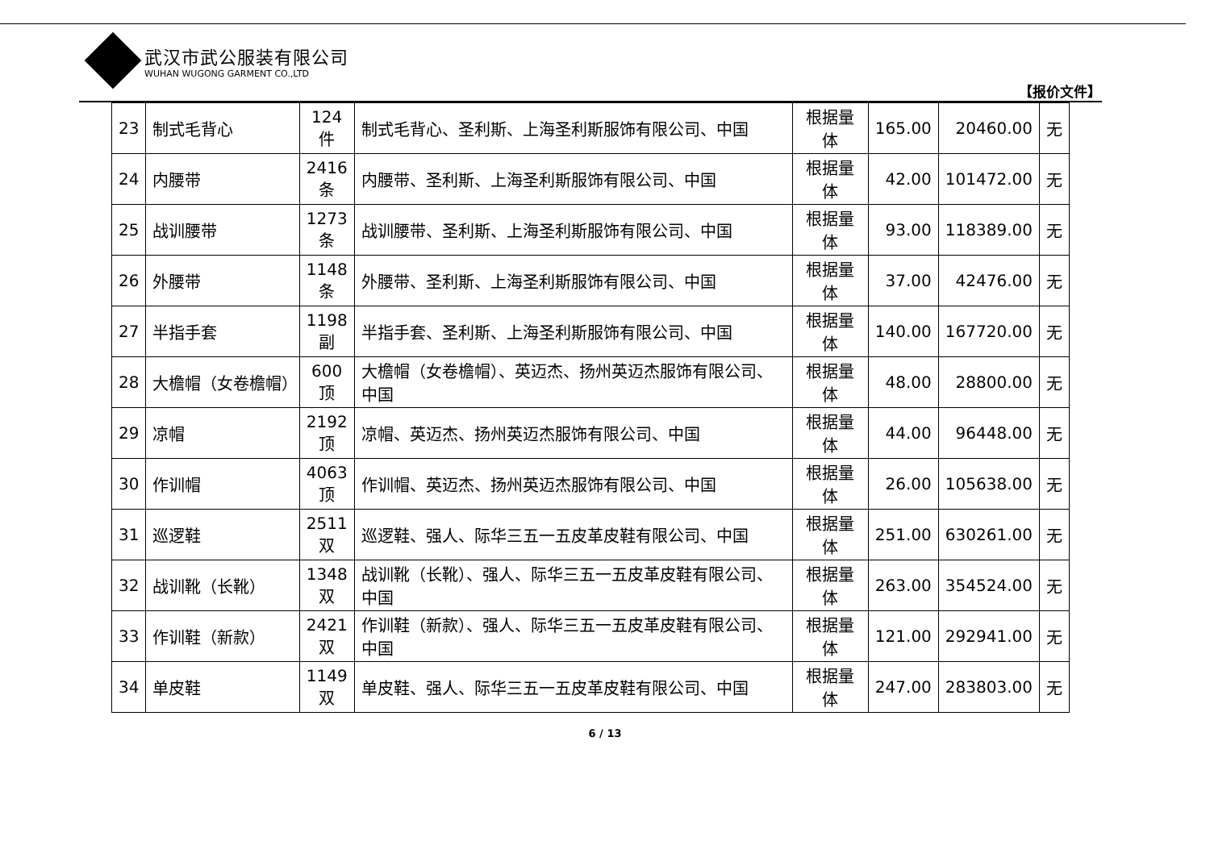武汉市武公服装有限公司
WUHAN WUGONG GARMENT CO.,LTD
【报价文件】
| 23 | 制式毛背心 | 124 件 | 制式毛背心、圣利斯、上海圣利斯服饰有限公司、中国 | 根据量体 | 165.00 | 20460.00 | 无 |
| 24 | 内腰带 | 2416 条 | 内腰带、圣利斯、上海圣利斯服饰有限公司、中国 | 根据量体 | 42.00 | 101472.00 | 无 |
| 25 | 战训腰带 | 1273 条 | 战训腰带、圣利斯、上海圣利斯服饰有限公司、中国 | 根据量体 | 93.00 | 118389.00 | 无 |
| 26 | 外腰带 | 1148 条 | 外腰带、圣利斯、上海圣利斯服饰有限公司、中国 | 根据量体 | 37.00 | 42476.00 | 无 |
| 27 | 半指手套 | 1198 副 | 半指手套、圣利斯、上海圣利斯服饰有限公司、中国 | 根据量体 | 140.00 | 167720.00 | 无 |
| 28 | 大檐帽（女卷檐帽） | 600 顶 | 大檐帽（女卷檐帽）、英迈杰、扬州英迈杰服饰有限公司、中国 | 根据量体 | 48.00 | 28800.00 | 无 |
| 29 | 凉帽 | 2192 顶 | 凉帽、英迈杰、扬州英迈杰服饰有限公司、中国 | 根据量体 | 44.00 | 96448.00 | 无 |
| 30 | 作训帽 | 4063 顶 | 作训帽、英迈杰、扬州英迈杰服饰有限公司、中国 | 根据量体 | 26.00 | 105638.00 | 无 |
| 31 | 巡逻鞋 | 2511 双 | 巡逻鞋、强人、际华三五一五皮革皮鞋有限公司、中国 | 根据量体 | 251.00 | 630261.00 | 无 |
| 32 | 战训靴（长靴） | 1348 双 | 战训靴（长靴）、强人、际华三五一五皮革皮鞋有限公司、中国 | 根据量体 | 263.00 | 354524.00 | 无 |
| 33 | 作训鞋（新款） | 2421 双 | 作训鞋（新款）、强人、际华三五一五皮革皮鞋有限公司、中国 | 根据量体 | 121.00 | 292941.00 | 无 |
| 34 | 单皮鞋 | 1149 双 | 单皮鞋、强人、际华三五一五皮革皮鞋有限公司、中国 | 根据量体 | 247.00 | 283803.00 | 无 |
6 / 13